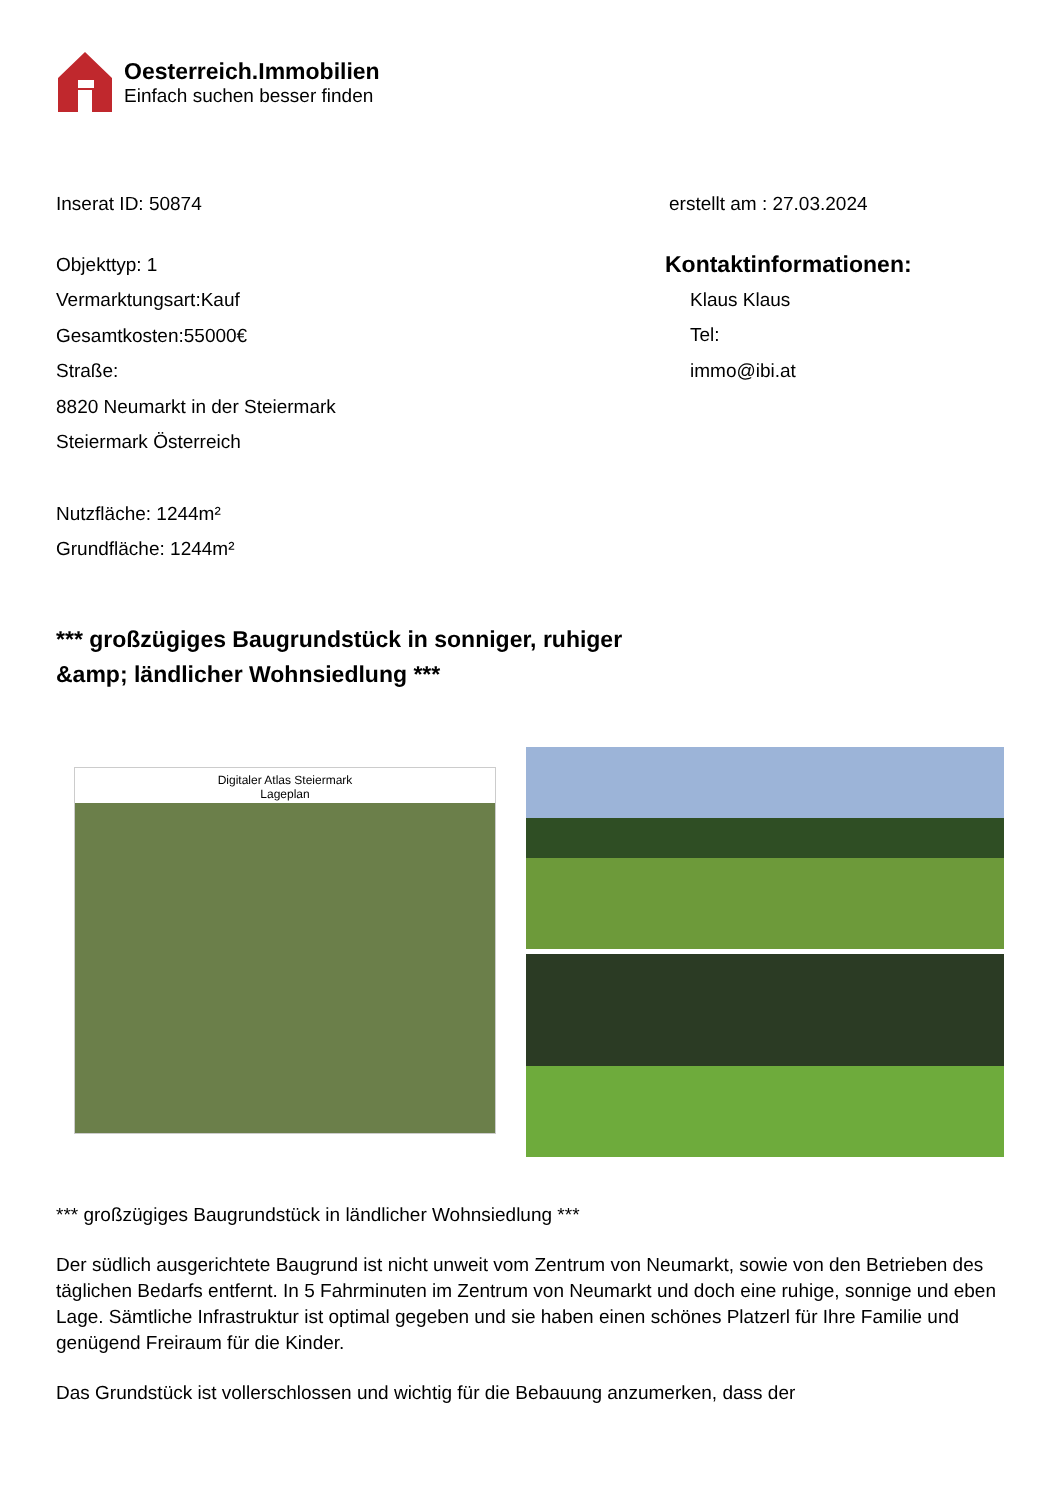Oesterreich.Immobilien
Einfach suchen besser finden
Inserat ID: 50874 erstellt am : 27.03.2024
Objekttyp: 1
Vermarktungsart:Kauf
Gesamtkosten:55000€
Straße:
8820 Neumarkt in der Steiermark
Steiermark Österreich
Nutzfläche: 1244m²
Grundfläche: 1244m²
Kontaktinformationen:
Klaus Klaus
Tel:
immo@ibi.at
*** großzügiges Baugrundstück in sonniger, ruhiger
&amp; ländlicher Wohnsiedlung ***
Digitaler Atlas Steiermark
Lageplan
*** großzügiges Baugrundstück in ländlicher Wohnsiedlung ***
Der südlich ausgerichtete Baugrund ist nicht unweit vom Zentrum von Neumarkt, sowie von den Betrieben des täglichen Bedarfs entfernt. In 5 Fahrminuten im Zentrum von Neumarkt und doch eine ruhige, sonnige und eben Lage. Sämtliche Infrastruktur ist optimal gegeben und sie haben einen schönes Platzerl für Ihre Familie und genügend Freiraum für die Kinder.
Das Grundstück ist vollerschlossen und wichtig für die Bebauung anzumerken, dass der